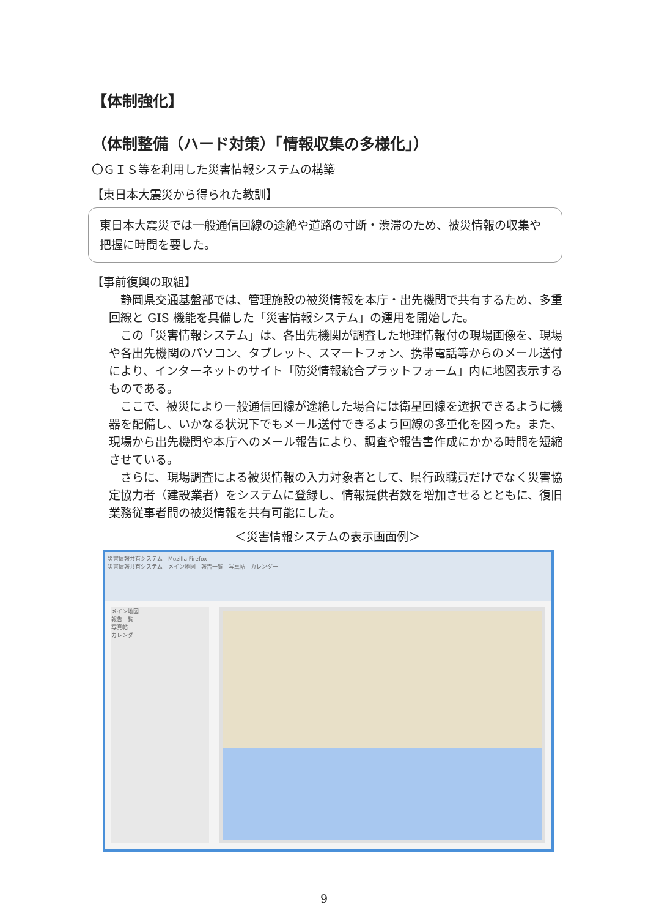【体制強化】
（体制整備（ハード対策）「情報収集の多様化」）
〇ＧＩＳ等を利用した災害情報システムの構築
【東日本大震災から得られた教訓】
東日本大震災では一般通信回線の途絶や道路の寸断・渋滞のため、被災情報の収集や把握に時間を要した。
【事前復興の取組】
静岡県交通基盤部では、管理施設の被災情報を本庁・出先機関で共有するため、多重回線と GIS 機能を具備した「災害情報システム」の運用を開始した。
この「災害情報システム」は、各出先機関が調査した地理情報付の現場画像を、現場や各出先機関のパソコン、タブレット、スマートフォン、携帯電話等からのメール送付により、インターネットのサイト「防災情報統合プラットフォーム」内に地図表示するものである。
ここで、被災により一般通信回線が途絶した場合には衛星回線を選択できるように機器を配備し、いかなる状況下でもメール送付できるよう回線の多重化を図った。また、現場から出先機関や本庁へのメール報告により、調査や報告書作成にかかる時間を短縮させている。
さらに、現場調査による被災情報の入力対象者として、県行政職員だけでなく災害協定協力者（建設業者）をシステムに登録し、情報提供者数を増加させるとともに、復旧業務従事者間の被災情報を共有可能にした。
＜災害情報システムの表示画面例＞
災害情報共有システム - Mozilla Firefox
災害情報共有システム　メイン地図　報告一覧　写真帖　カレンダー
メイン地図
報告一覧
写真帖
カレンダー
9